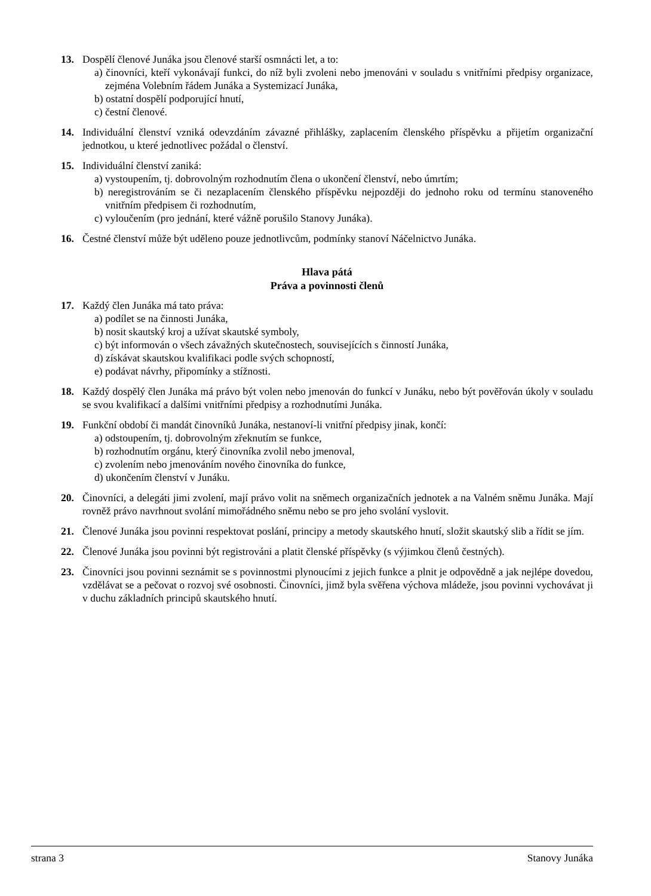13. Dospělí členové Junáka jsou členové starší osmnácti let, a to:
a) činovníci, kteří vykonávají funkci, do níž byli zvoleni nebo jmenováni v souladu s vnitřními předpisy organizace, zejména Volebním řádem Junáka a Systemizací Junáka,
b) ostatní dospělí podporující hnutí,
c) čestní členové.
14. Individuální členství vzniká odevzdáním závazné přihlášky, zaplacením členského příspěvku a přijetím organizační jednotkou, u které jednotlivec požádal o členství.
15. Individuální členství zaniká:
a) vystoupením, tj. dobrovolným rozhodnutím člena o ukončení členství, nebo úmrtím;
b) neregistrováním se či nezaplacením členského příspěvku nejpozději do jednoho roku od termínu stanoveného vnitřním předpisem či rozhodnutím,
c) vyloučením (pro jednání, které vážně porušilo Stanovy Junáka).
16. Čestné členství může být uděleno pouze jednotlivcům, podmínky stanoví Náčelnictvo Junáka.
Hlava pátá
Práva a povinnosti členů
17. Každý člen Junáka má tato práva:
a) podílet se na činnosti Junáka,
b) nosit skautský kroj a užívat skautské symboly,
c) být informován o všech závažných skutečnostech, souvisejících s činností Junáka,
d) získávat skautskou kvalifikaci podle svých schopností,
e) podávat návrhy, připomínky a stížnosti.
18. Každý dospělý člen Junáka má právo být volen nebo jmenován do funkcí v Junáku, nebo být pověřován úkoly v souladu se svou kvalifikací a dalšími vnitřními předpisy a rozhodnutími Junáka.
19. Funkční období či mandát činovníků Junáka, nestanoví-li vnitřní předpisy jinak, končí:
a) odstoupením, tj. dobrovolným zřeknutím se funkce,
b) rozhodnutím orgánu, který činovníka zvolil nebo jmenoval,
c) zvolením nebo jmenováním nového činovníka do funkce,
d) ukončením členství v Junáku.
20. Činovníci, a delegáti jimi zvolení, mají právo volit na sněmech organizačních jednotek a na Valném sněmu Junáka. Mají rovněž právo navrhnout svolání mimořádného sněmu nebo se pro jeho svolání vyslovit.
21. Členové Junáka jsou povinni respektovat poslání, principy a metody skautského hnutí, složit skautský slib a řídit se jím.
22. Členové Junáka jsou povinni být registrováni a platit členské příspěvky (s výjimkou členů čestných).
23. Činovníci jsou povinni seznámit se s povinnostmi plynoucími z jejich funkce a plnit je odpovědně a jak nejlépe dovedou, vzdělávat se a pečovat o rozvoj své osobnosti. Činovníci, jimž byla svěřena výchova mládeže, jsou povinni vychovávat ji v duchu základních principů skautského hnutí.
strana 3 Stanovy Junáka